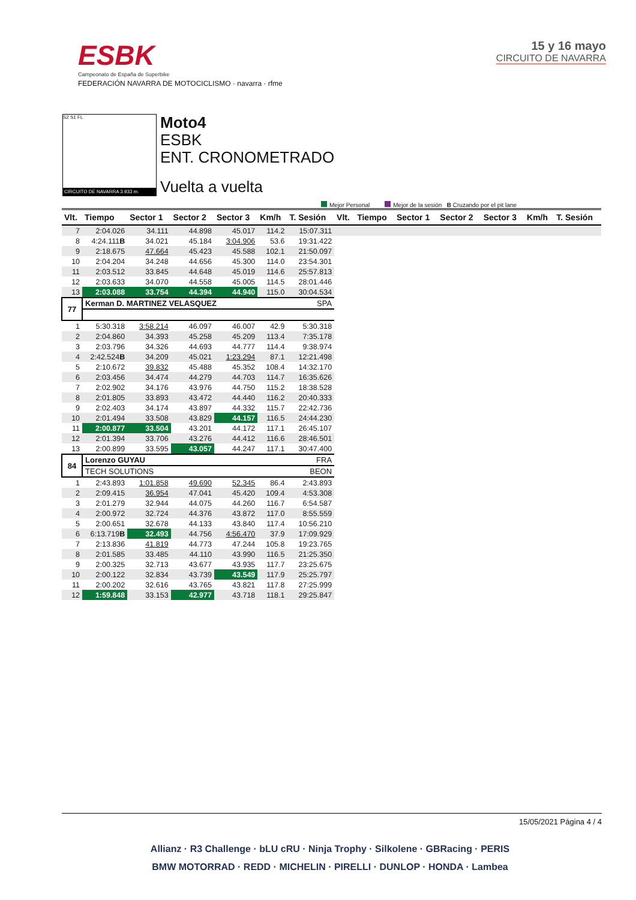ESBK
Campeonato de España de Superbike
FEDERACIÓN NAVARRA DE MOTOCICLISMO · navarra · rfme
15 y 16 mayo
CIRCUITO DE NAVARRA
S2 S1 FL
CIRCUITO DE NAVARRA 3.933 m.
Moto4
ESBK
ENT. CRONOMETRADO
Vuelta a vuelta
Mejor Personal Mejor de la sesión B Cruzando por el pit lane
| Vlt. | Tiempo | Sector 1 | Sector 2 | Sector 3 | Km/h | T. Sesión | Vlt. | Tiempo | Sector 1 | Sector 2 | Sector 3 | Km/h | T. Sesión |
| --- | --- | --- | --- | --- | --- | --- | --- | --- | --- | --- | --- | --- | --- |
| 7 | 2:04.026 | 34.111 | 44.898 | 45.017 | 114.2 | 15:07.311 | | | | | | | |
| 8 | 4:24.111 B | 34.021 | 45.184 | 3:04.906 | 53.6 | 19:31.422 | | | | | | | |
| 9 | 2:18.675 | 47.664 | 45.423 | 45.588 | 102.1 | 21:50.097 | | | | | | | |
| 10 | 2:04.204 | 34.248 | 44.656 | 45.300 | 114.0 | 23:54.301 | | | | | | | |
| 11 | 2:03.512 | 33.845 | 44.648 | 45.019 | 114.6 | 25:57.813 | | | | | | | |
| 12 | 2:03.633 | 34.070 | 44.558 | 45.005 | 114.5 | 28:01.446 | | | | | | | |
| 13 | 2:03.088 | 33.754 | 44.394 | 44.940 | 115.0 | 30:04.534 | | | | | | | |
| 77 | Kerman D. MARTINEZ VELASQUEZ | | | | SPA | | | | | | | | |
| 1 | 5:30.318 | 3:58.214 | 46.097 | 46.007 | 42.9 | 5:30.318 | | | | | | | |
| 2 | 2:04.860 | 34.393 | 45.258 | 45.209 | 113.4 | 7:35.178 | | | | | | | |
| 3 | 2:03.796 | 34.326 | 44.693 | 44.777 | 114.4 | 9:38.974 | | | | | | | |
| 4 | 2:42.524 B | 34.209 | 45.021 | 1:23.294 | 87.1 | 12:21.498 | | | | | | | |
| 5 | 2:10.672 | 39.832 | 45.488 | 45.352 | 108.4 | 14:32.170 | | | | | | | |
| 6 | 2:03.456 | 34.474 | 44.279 | 44.703 | 114.7 | 16:35.626 | | | | | | | |
| 7 | 2:02.902 | 34.176 | 43.976 | 44.750 | 115.2 | 18:38.528 | | | | | | | |
| 8 | 2:01.805 | 33.893 | 43.472 | 44.440 | 116.2 | 20:40.333 | | | | | | | |
| 9 | 2:02.403 | 34.174 | 43.897 | 44.332 | 115.7 | 22:42.736 | | | | | | | |
| 10 | 2:01.494 | 33.508 | 43.829 | 44.157 | 116.5 | 24:44.230 | | | | | | | |
| 11 | 2:00.877 | 33.504 | 43.201 | 44.172 | 117.1 | 26:45.107 | | | | | | | |
| 12 | 2:01.394 | 33.706 | 43.276 | 44.412 | 116.6 | 28:46.501 | | | | | | | |
| 13 | 2:00.899 | 33.595 | 43.057 | 44.247 | 117.1 | 30:47.400 | | | | | | | |
| 84 | Lorenzo GUYAU | | | | FRA | | | | | | | | |
| | TECH SOLUTIONS | | | | BEON | | | | | | | | |
| 1 | 2:43.893 | 1:01.858 | 49.690 | 52.345 | 86.4 | 2:43.893 | | | | | | | |
| 2 | 2:09.415 | 36.954 | 47.041 | 45.420 | 109.4 | 4:53.308 | | | | | | | |
| 3 | 2:01.279 | 32.944 | 44.075 | 44.260 | 116.7 | 6:54.587 | | | | | | | |
| 4 | 2:00.972 | 32.724 | 44.376 | 43.872 | 117.0 | 8:55.559 | | | | | | | |
| 5 | 2:00.651 | 32.678 | 44.133 | 43.840 | 117.4 | 10:56.210 | | | | | | | |
| 6 | 6:13.719 B | 32.493 | 44.756 | 4:56.470 | 37.9 | 17:09.929 | | | | | | | |
| 7 | 2:13.836 | 41.819 | 44.773 | 47.244 | 105.8 | 19:23.765 | | | | | | | |
| 8 | 2:01.585 | 33.485 | 44.110 | 43.990 | 116.5 | 21:25.350 | | | | | | | |
| 9 | 2:00.325 | 32.713 | 43.677 | 43.935 | 117.7 | 23:25.675 | | | | | | | |
| 10 | 2:00.122 | 32.834 | 43.739 | 43.549 | 117.9 | 25:25.797 | | | | | | | |
| 11 | 2:00.202 | 32.616 | 43.765 | 43.821 | 117.8 | 27:25.999 | | | | | | | |
| 12 | 1:59.848 | 33.153 | 42.977 | 43.718 | 118.1 | 29:25.847 | | | | | | | |
15/05/2021 Página 4 / 4
Allianz · R3 Challenge · bLU cRU · Ninja Trophy · Silkolene · GBRacing · PERIS
BMW MOTORRAD · REDD · MICHELIN · PIRELLI · DUNLOP · HONDA · Lambea